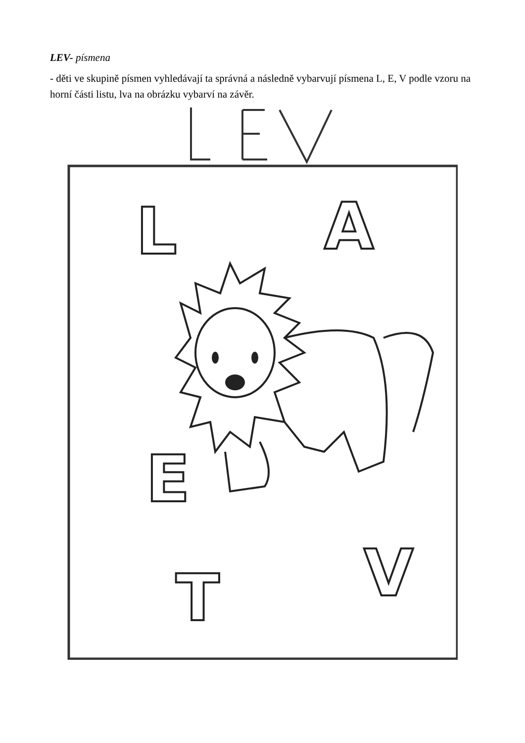LEV- písmena
- děti ve skupině písmen vyhledávají ta správná a následně vybarvují písmena L, E, V podle vzoru na horní části listu, lva na obrázku vybarví na závěr.
L
A
E
T
V